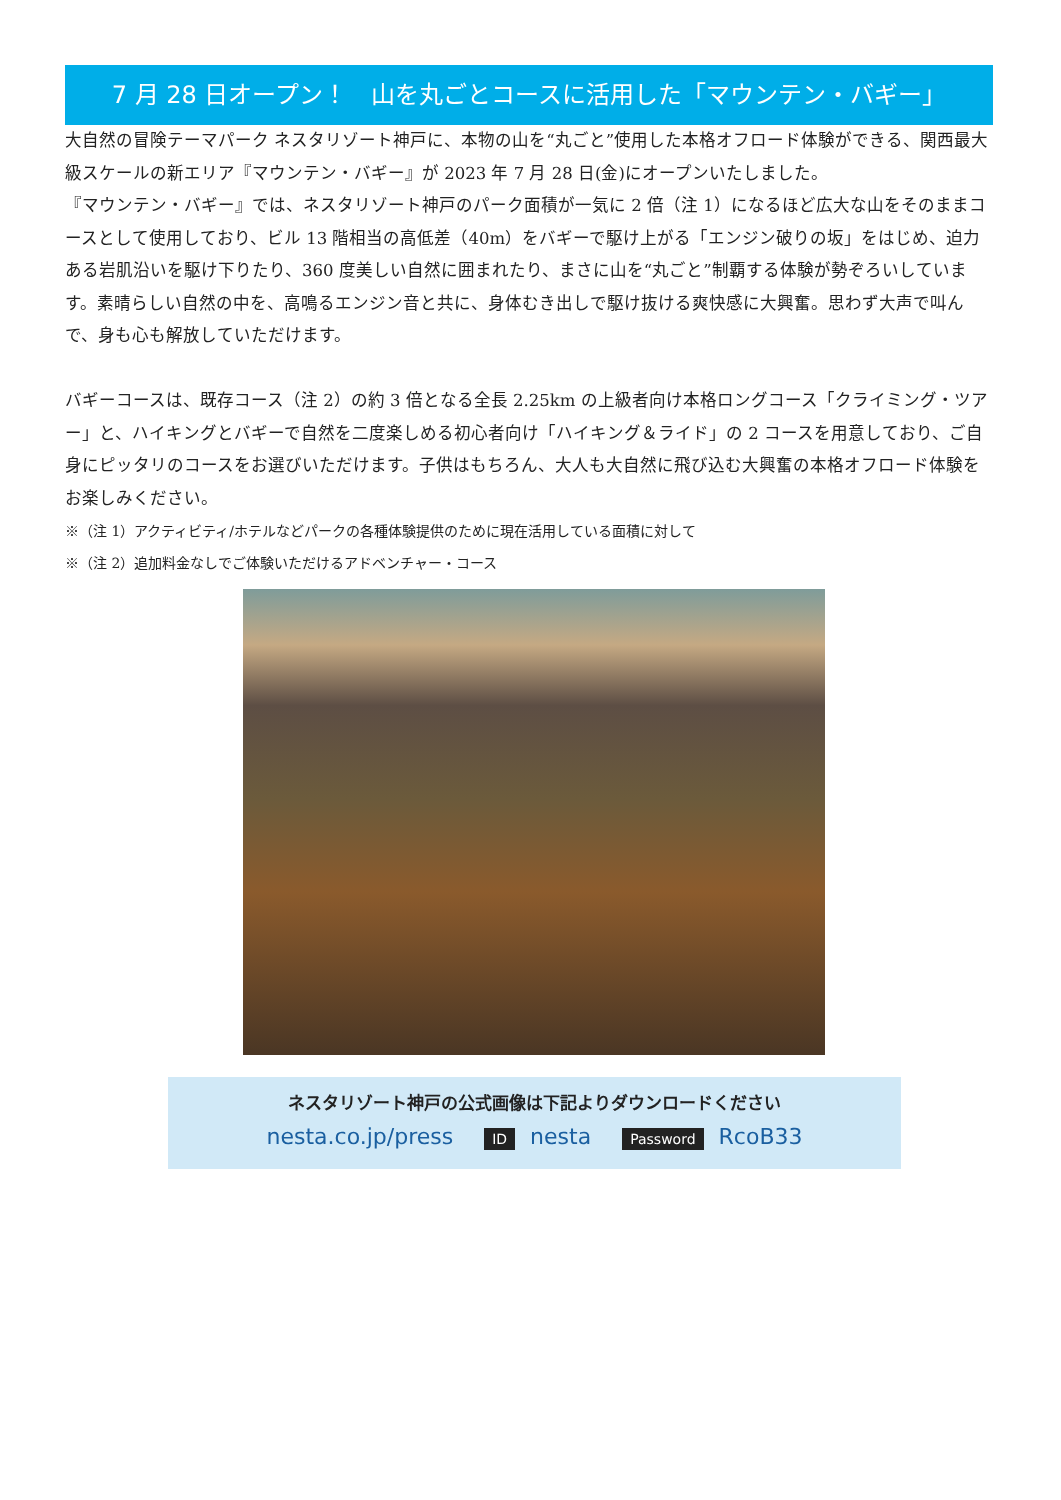7 月 28 日オープン！　山を丸ごとコースに活用した「マウンテン・バギー」
大自然の冒険テーマパーク ネスタリゾート神戸に、本物の山を“丸ごと”使用した本格オフロード体験ができる、関西最大級スケールの新エリア『マウンテン・バギー』が 2023 年 7 月 28 日(金)にオープンいたしました。
『マウンテン・バギー』では、ネスタリゾート神戸のパーク面積が一気に 2 倍（注 1）になるほど広大な山をそのままコースとして使用しており、ビル 13 階相当の高低差（40m）をバギーで駆け上がる「エンジン破りの坂」をはじめ、迫力ある岩肌沿いを駆け下りたり、360 度美しい自然に囲まれたり、まさに山を“丸ごと”制覇する体験が勢ぞろいしています。素晴らしい自然の中を、高鳴るエンジン音と共に、身体むき出しで駆け抜ける爽快感に大興奮。思わず大声で叫んで、身も心も解放していただけます。
バギーコースは、既存コース（注 2）の約 3 倍となる全長 2.25km の上級者向け本格ロングコース「クライミング・ツアー」と、ハイキングとバギーで自然を二度楽しめる初心者向け「ハイキング＆ライド」の 2 コースを用意しており、ご自身にピッタリのコースをお選びいただけます。子供はもちろん、大人も大自然に飛び込む大興奮の本格オフロード体験をお楽しみください。
※（注 1）アクティビティ/ホテルなどパークの各種体験提供のために現在活用している面積に対して
※（注 2）追加料金なしでご体験いただけるアドベンチャー・コース
ネスタリゾート神戸の公式画像は下記よりダウンロードください
nesta.co.jp/press ID nesta Password RcoB33